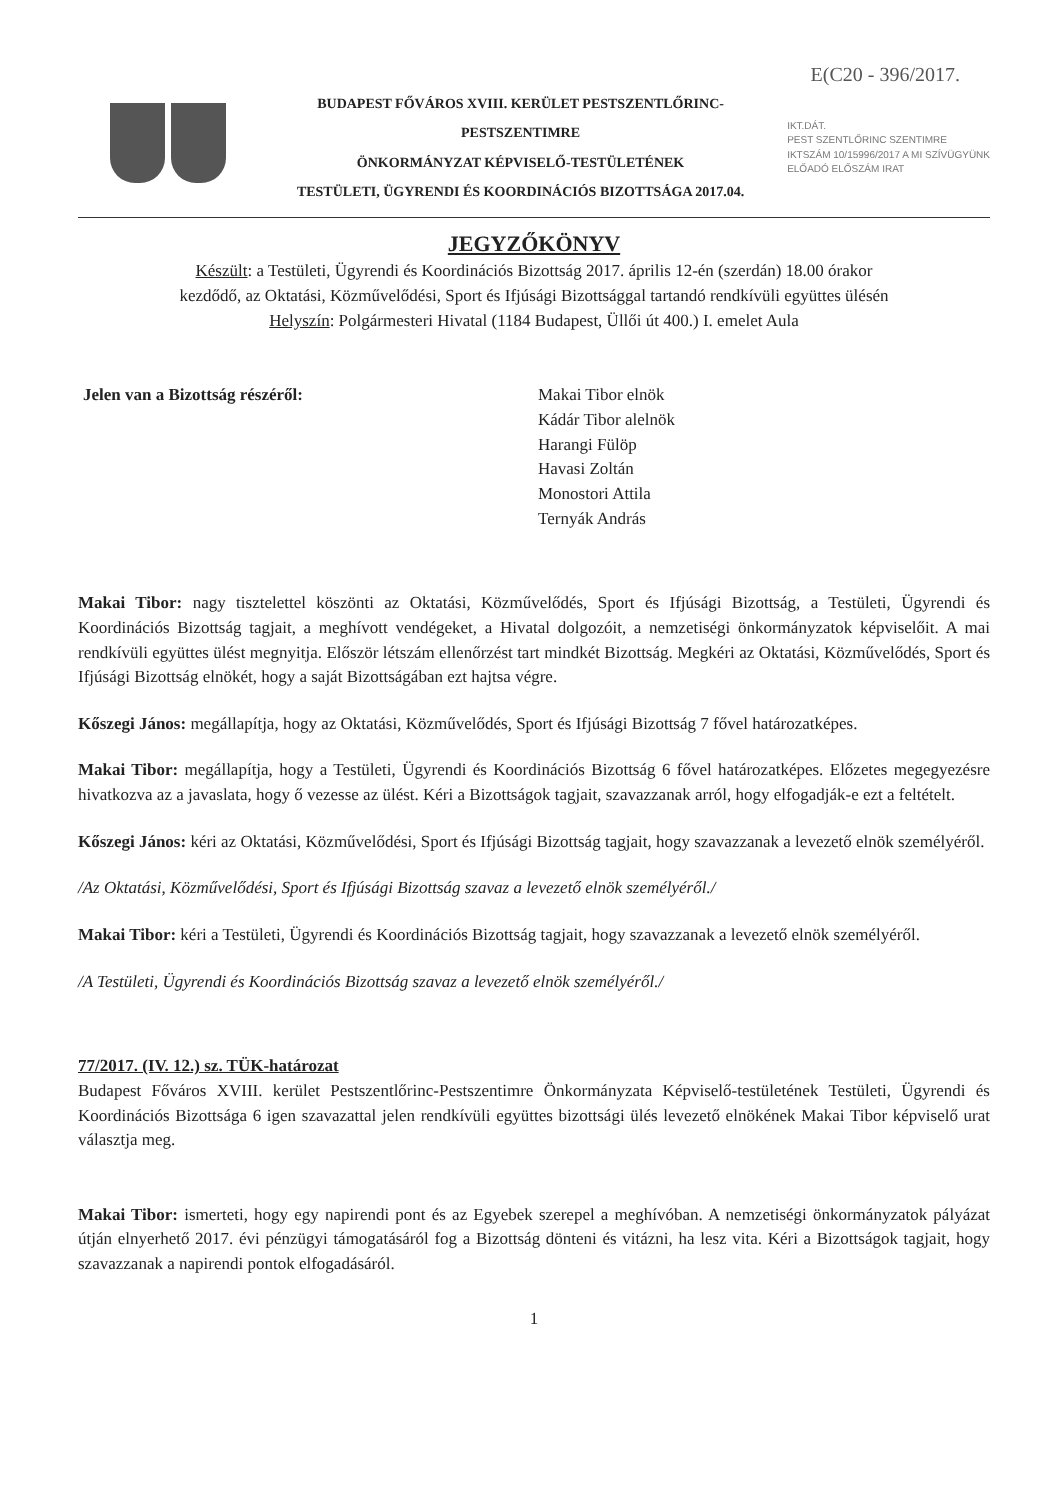E(C20 - 396/2017.
BUDAPEST FŐVÁROS XVIII. KERÜLET PESTSZENTLŐRINC-PESTSZENTIMRE
ÖNKORMÁNYZAT KÉPVISELŐ-TESTÜLETÉNEK
TESTÜLETI, ÜGYRENDI ÉS KOORDINÁCIÓS BIZOTTSÁGA 2017.04.
IKT.DÁT.
PEST SZENTLŐRINC SZENTIMRE
IKTSZÁM 10/15996/2017 A MI SZÍVÜGYÜNK
ELŐADÓ ELŐSZÁM IRAT
JEGYZŐKÖNYV
Készült: a Testületi, Ügyrendi és Koordinációs Bizottság 2017. április 12-én (szerdán) 18.00 órakor
kezdődő, az Oktatási, Közművelődési, Sport és Ifjúsági Bizottsággal tartandó rendkívüli együttes ülésén
Helyszín: Polgármesteri Hivatal (1184 Budapest, Üllői út 400.) I. emelet Aula
Jelen van a Bizottság részéről: Makai Tibor elnök
Kádár Tibor alelnök
Harangi Fülöp
Havasi Zoltán
Monostori Attila
Ternyák András
Makai Tibor: nagy tisztelettel köszönti az Oktatási, Közművelődés, Sport és Ifjúsági Bizottság, a Testületi, Ügyrendi és Koordinációs Bizottság tagjait, a meghívott vendégeket, a Hivatal dolgozóit, a nemzetiségi önkormányzatok képviselőit. A mai rendkívüli együttes ülést megnyitja. Először létszám ellenőrzést tart mindkét Bizottság. Megkéri az Oktatási, Közművelődés, Sport és Ifjúsági Bizottság elnökét, hogy a saját Bizottságában ezt hajtsa végre.
Kőszegi János: megállapítja, hogy az Oktatási, Közművelődés, Sport és Ifjúsági Bizottság 7 fővel határozatképes.
Makai Tibor: megállapítja, hogy a Testületi, Ügyrendi és Koordinációs Bizottság 6 fővel határozatképes. Előzetes megegyezésre hivatkozva az a javaslata, hogy ő vezesse az ülést. Kéri a Bizottságok tagjait, szavazzanak arról, hogy elfogadják-e ezt a feltételt.
Kőszegi János: kéri az Oktatási, Közművelődési, Sport és Ifjúsági Bizottság tagjait, hogy szavazzanak a levezető elnök személyéről.
/Az Oktatási, Közművelődési, Sport és Ifjúsági Bizottság szavaz a levezető elnök személyéről./
Makai Tibor: kéri a Testületi, Ügyrendi és Koordinációs Bizottság tagjait, hogy szavazzanak a levezető elnök személyéről.
/A Testületi, Ügyrendi és Koordinációs Bizottság szavaz a levezető elnök személyéről./
77/2017. (IV. 12.) sz. TÜK-határozat
Budapest Főváros XVIII. kerület Pestszentlőrinc-Pestszentimre Önkormányzata Képviselő-testületének Testületi, Ügyrendi és Koordinációs Bizottsága 6 igen szavazattal jelen rendkívüli együttes bizottsági ülés levezető elnökének Makai Tibor képviselő urat választja meg.
Makai Tibor: ismerteti, hogy egy napirendi pont és az Egyebek szerepel a meghívóban. A nemzetiségi önkormányzatok pályázat útján elnyerhető 2017. évi pénzügyi támogatásáról fog a Bizottság dönteni és vitázni, ha lesz vita. Kéri a Bizottságok tagjait, hogy szavazzanak a napirendi pontok elfogadásáról.
1